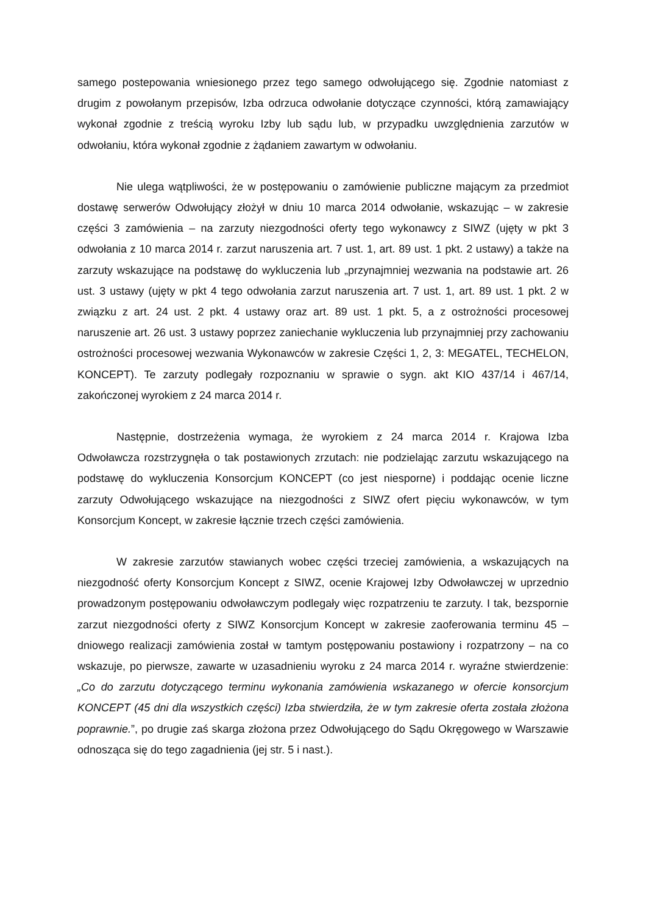samego postepowania wniesionego przez tego samego odwołującego się. Zgodnie natomiast z drugim z powołanym przepisów, Izba odrzuca odwołanie dotyczące czynności, którą zamawiający wykonał zgodnie z treścią wyroku Izby lub sądu lub, w przypadku uwzględnienia zarzutów w odwołaniu, która wykonał zgodnie z żądaniem zawartym w odwołaniu.
Nie ulega wątpliwości, że w postępowaniu o zamówienie publiczne mającym za przedmiot dostawę serwerów Odwołujący złożył w dniu 10 marca 2014 odwołanie, wskazując – w zakresie części 3 zamówienia – na zarzuty niezgodności oferty tego wykonawcy z SIWZ (ujęty w pkt 3 odwołania z 10 marca 2014 r. zarzut naruszenia art. 7 ust. 1, art. 89 ust. 1 pkt. 2 ustawy) a także na zarzuty wskazujące na podstawę do wykluczenia lub „przynajmniej wezwania na podstawie art. 26 ust. 3 ustawy (ujęty w pkt 4 tego odwołania zarzut naruszenia art. 7 ust. 1, art. 89 ust. 1 pkt. 2 w związku z art. 24 ust. 2 pkt. 4 ustawy oraz art. 89 ust. 1 pkt. 5, a z ostrożności procesowej naruszenie art. 26 ust. 3 ustawy poprzez zaniechanie wykluczenia lub przynajmniej przy zachowaniu ostrożności procesowej wezwania Wykonawców w zakresie Części 1, 2, 3: MEGATEL, TECHELON, KONCEPT). Te zarzuty podlegały rozpoznaniu w sprawie o sygn. akt KIO 437/14 i 467/14, zakończonej wyrokiem z 24 marca 2014 r.
Następnie, dostrzeżenia wymaga, że wyrokiem z 24 marca 2014 r. Krajowa Izba Odwoławcza rozstrzygnęła o tak postawionych zrzutach: nie podzielając zarzutu wskazującego na podstawę do wykluczenia Konsorcjum KONCEPT (co jest niesporne) i poddając ocenie liczne zarzuty Odwołującego wskazujące na niezgodności z SIWZ ofert pięciu wykonawców, w tym Konsorcjum Koncept, w zakresie łącznie trzech części zamówienia.
W zakresie zarzutów stawianych wobec części trzeciej zamówienia, a wskazujących na niezgodność oferty Konsorcjum Koncept z SIWZ, ocenie Krajowej Izby Odwoławczej w uprzednio prowadzonym postępowaniu odwoławczym podlegały więc rozpatrzeniu te zarzuty. I tak, bezspornie zarzut niezgodności oferty z SIWZ Konsorcjum Koncept w zakresie zaoferowania terminu 45 – dniowego realizacji zamówienia został w tamtym postępowaniu postawiony i rozpatrzony – na co wskazuje, po pierwsze, zawarte w uzasadnieniu wyroku z 24 marca 2014 r. wyraźne stwierdzenie: „Co do zarzutu dotyczącego terminu wykonania zamówienia wskazanego w ofercie konsorcjum KONCEPT (45 dni dla wszystkich części) Izba stwierdziła, że w tym zakresie oferta została złożona poprawnie.”, po drugie zaś skarga złożona przez Odwołującego do Sądu Okręgowego w Warszawie odnosząca się do tego zagadnienia (jej str. 5 i nast.).